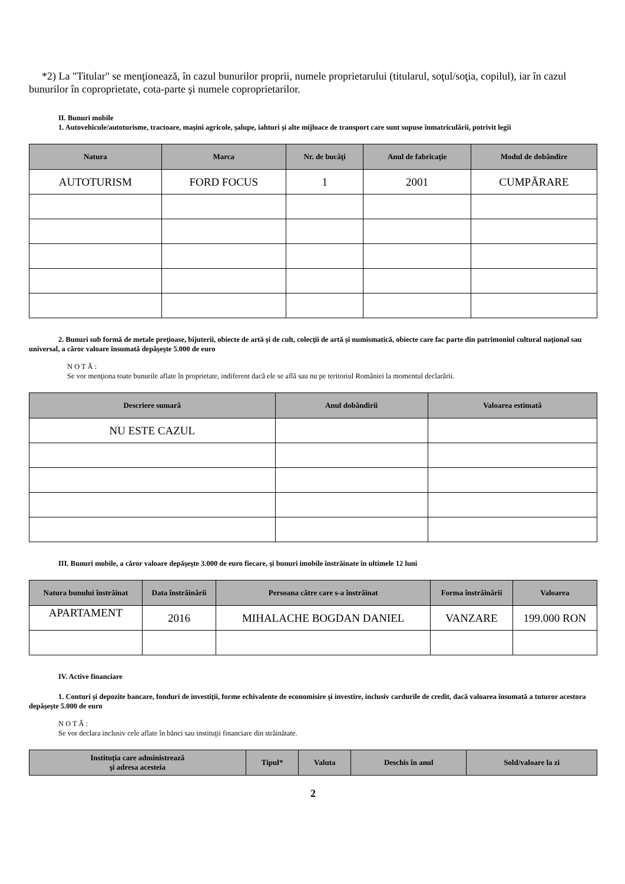*2) La "Titular" se menţionează, în cazul bunurilor proprii, numele proprietarului (titularul, soţul/soţia, copilul), iar în cazul bunurilor în coproprietate, cota-parte şi numele coproprietarilor.
II. Bunuri mobile
1. Autovehicule/autoturisme, tractoare, maşini agricole, şalupe, iahturi şi alte mijloace de transport care sunt supuse înmatriculării, potrivit legii
| Natura | Marca | Nr. de bucăţi | Anul de fabricaţie | Modul de dobândire |
| --- | --- | --- | --- | --- |
| AUTOTURISM | FORD FOCUS | 1 | 2001 | CUMPĂRARE |
2. Bunuri sub formă de metale preţioase, bijuterii, obiecte de artă şi de cult, colecţii de artă şi numismatică, obiecte care fac parte din patrimoniul cultural naţional sau universal, a căror valoare însumată depăşeşte 5.000 de euro
N O T Ă :
Se vor menţiona toate bunurile aflate în proprietate, indiferent dacă ele se află sau nu pe teritoriul României la momentul declarării.
| Descriere sumară | Anul dobândirii | Valoarea estimată |
| --- | --- | --- |
| NU ESTE CAZUL | | |
III. Bunuri mobile, a căror valoare depăşeşte 3.000 de euro fiecare, şi bunuri imobile înstrăinate în ultimele 12 luni
| Natura bunului înstrăinat | Data înstrăinării | Persoana către care s-a înstrăinat | Forma înstrăinării | Valoarea |
| --- | --- | --- | --- | --- |
| APARTAMENT | 2016 | MIHALACHE BOGDAN DANIEL | VANZARE | 199.000 RON |
IV. Active financiare
1. Conturi şi depozite bancare, fonduri de investiţii, forme echivalente de economisire şi investire, inclusiv cardurile de credit, dacă valoarea însumată a tuturor acestora depăşeşte 5.000 de euro
N O T Ă :
Se vor declara inclusiv cele aflate în bănci sau instituţii financiare din străinătate.
| Instituţia care administrează şi adresa acesteia | Tipul* | Valuta | Deschis în anul | Sold/valoare la zi |
| --- | --- | --- | --- | --- |
2